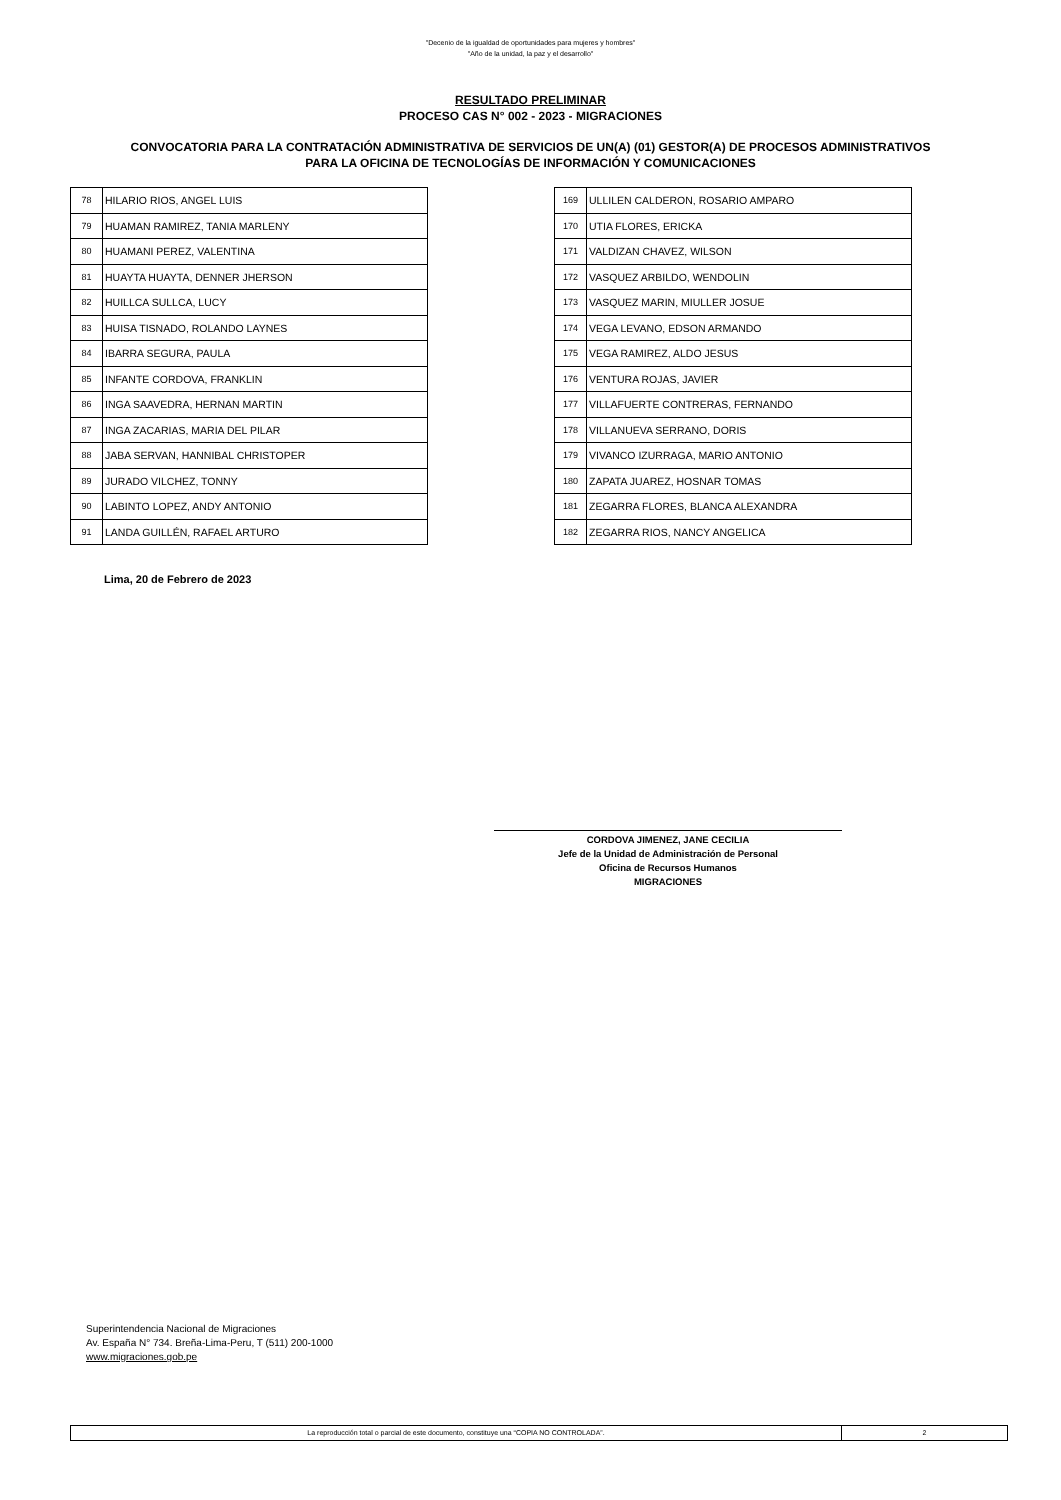"Decenio de la igualdad de oportunidades para mujeres y hombres"
"Año de la unidad, la paz y el desarrollo"
RESULTADO PRELIMINAR
PROCESO CAS N° 002 - 2023 - MIGRACIONES
CONVOCATORIA PARA LA CONTRATACIÓN ADMINISTRATIVA DE SERVICIOS DE UN(A) (01) GESTOR(A) DE PROCESOS ADMINISTRATIVOS
PARA LA OFICINA DE TECNOLOGÍAS DE INFORMACIÓN Y COMUNICACIONES
| 78 | HILARIO RIOS, ANGEL LUIS |
| 79 | HUAMAN RAMIREZ, TANIA MARLENY |
| 80 | HUAMANI PEREZ, VALENTINA |
| 81 | HUAYTA HUAYTA, DENNER JHERSON |
| 82 | HUILLCA SULLCA, LUCY |
| 83 | HUISA TISNADO, ROLANDO LAYNES |
| 84 | IBARRA SEGURA, PAULA |
| 85 | INFANTE CORDOVA, FRANKLIN |
| 86 | INGA SAAVEDRA, HERNAN MARTIN |
| 87 | INGA ZACARIAS, MARIA DEL PILAR |
| 88 | JABA SERVAN, HANNIBAL CHRISTOPER |
| 89 | JURADO VILCHEZ, TONNY |
| 90 | LABINTO LOPEZ, ANDY ANTONIO |
| 91 | LANDA GUILLÉN, RAFAEL ARTURO |
| 169 | ULLILEN CALDERON, ROSARIO AMPARO |
| 170 | UTIA FLORES, ERICKA |
| 171 | VALDIZAN CHAVEZ, WILSON |
| 172 | VASQUEZ ARBILDO, WENDOLIN |
| 173 | VASQUEZ MARIN, MIULLER JOSUE |
| 174 | VEGA LEVANO, EDSON ARMANDO |
| 175 | VEGA RAMIREZ, ALDO JESUS |
| 176 | VENTURA ROJAS, JAVIER |
| 177 | VILLAFUERTE CONTRERAS, FERNANDO |
| 178 | VILLANUEVA SERRANO, DORIS |
| 179 | VIVANCO IZURRAGA, MARIO ANTONIO |
| 180 | ZAPATA JUAREZ, HOSNAR TOMAS |
| 181 | ZEGARRA FLORES, BLANCA ALEXANDRA |
| 182 | ZEGARRA RIOS, NANCY ANGELICA |
Lima, 20 de Febrero de 2023
CORDOVA JIMENEZ, JANE CECILIA
Jefe de la Unidad de Administración de Personal
Oficina de Recursos Humanos
MIGRACIONES
Superintendencia Nacional de Migraciones
Av. España N° 734. Breña-Lima-Peru, T (511) 200-1000
www.migraciones.gob.pe
La reproducción total o parcial de este documento, constituye una “COPIA NO CONTROLADA”. 2